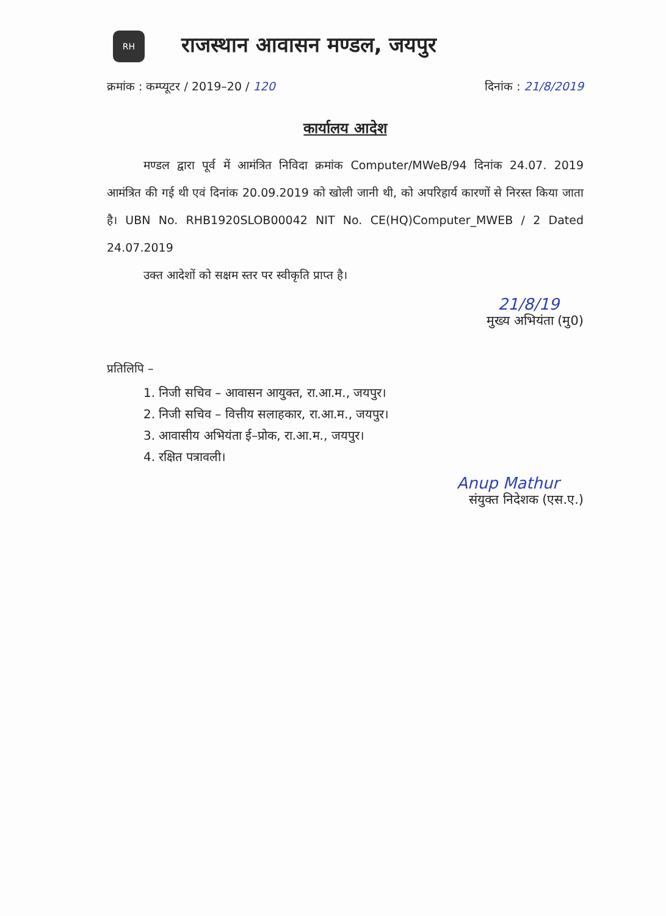RH
राजस्थान आवासन मण्डल, जयपुर
क्रमांक : कम्प्यूटर / 2019–20 / 120 दिनांक : 21/8/2019
कार्यालय आदेश
मण्डल द्वारा पूर्व में आमंत्रित निविदा क्रमांक Computer/MWeB/94 दिनांक 24.07. 2019 आमंत्रित की गई थी एवं दिनांक 20.09.2019 को खोली जानी थी, को अपरिहार्य कारणों से निरस्त किया जाता है। UBN No. RHB1920SLOB00042 NIT No. CE(HQ)Computer_MWEB / 2 Dated 24.07.2019
उक्त आदेशों को सक्षम स्तर पर स्वीकृति प्राप्त है।
21/8/19
मुख्य अभियंता (मु0)
प्रतिलिपि –
1. निजी सचिव – आवासन आयुक्त, रा.आ.म., जयपुर।
2. निजी सचिव – वित्तीय सलाहकार, रा.आ.म., जयपुर।
3. आवासीय अभियंता ई–प्रोक, रा.आ.म., जयपुर।
4. रक्षित पत्रावली।
Anup Mathur
संयुक्त निदेशक (एस.ए.)